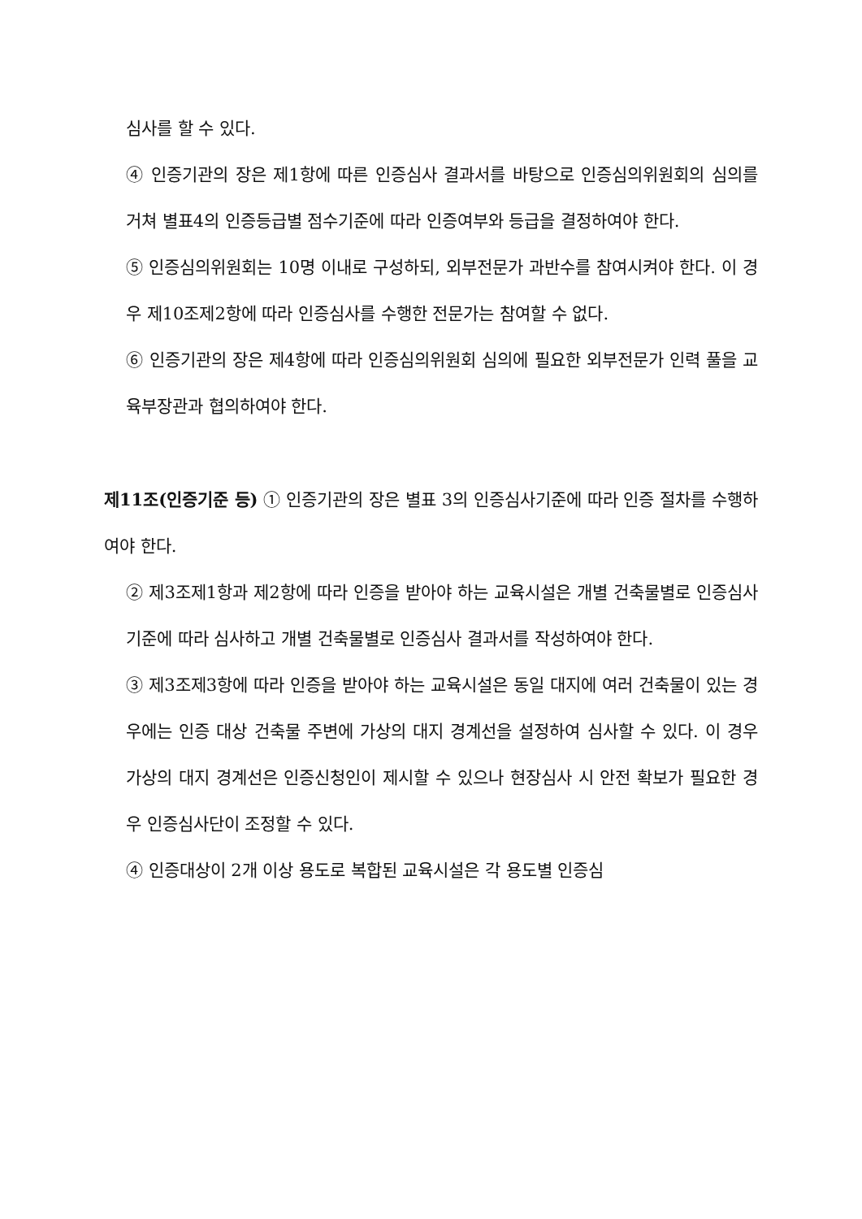심사를 할 수 있다.
④ 인증기관의 장은 제1항에 따른 인증심사 결과서를 바탕으로 인증심의위원회의 심의를 거쳐 별표4의 인증등급별 점수기준에 따라 인증여부와 등급을 결정하여야 한다.
⑤ 인증심의위원회는 10명 이내로 구성하되, 외부전문가 과반수를 참여시켜야 한다. 이 경우 제10조제2항에 따라 인증심사를 수행한 전문가는 참여할 수 없다.
⑥ 인증기관의 장은 제4항에 따라 인증심의위원회 심의에 필요한 외부전문가 인력 풀을 교육부장관과 협의하여야 한다.
제11조(인증기준 등) ① 인증기관의 장은 별표 3의 인증심사기준에 따라 인증 절차를 수행하여야 한다.
② 제3조제1항과 제2항에 따라 인증을 받아야 하는 교육시설은 개별 건축물별로 인증심사기준에 따라 심사하고 개별 건축물별로 인증심사 결과서를 작성하여야 한다.
③ 제3조제3항에 따라 인증을 받아야 하는 교육시설은 동일 대지에 여러 건축물이 있는 경우에는 인증 대상 건축물 주변에 가상의 대지 경계선을 설정하여 심사할 수 있다. 이 경우 가상의 대지 경계선은 인증신청인이 제시할 수 있으나 현장심사 시 안전 확보가 필요한 경우 인증심사단이 조정할 수 있다.
④ 인증대상이 2개 이상 용도로 복합된 교육시설은 각 용도별 인증심